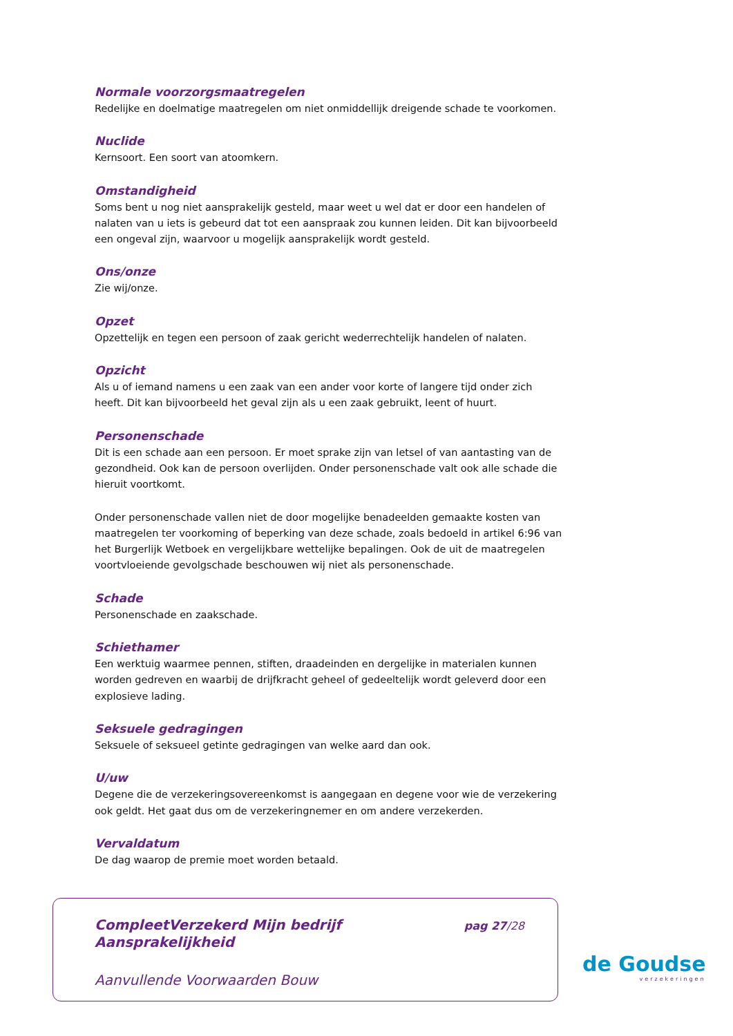Normale voorzorgsmaatregelen
Redelijke en doelmatige maatregelen om niet onmiddellijk dreigende schade te voorkomen.
Nuclide
Kernsoort. Een soort van atoomkern.
Omstandigheid
Soms bent u nog niet aansprakelijk gesteld, maar weet u wel dat er door een handelen of nalaten van u iets is gebeurd dat tot een aanspraak zou kunnen leiden. Dit kan bijvoorbeeld een ongeval zijn, waarvoor u mogelijk aansprakelijk wordt gesteld.
Ons/onze
Zie wij/onze.
Opzet
Opzettelijk en tegen een persoon of zaak gericht wederrechtelijk handelen of nalaten.
Opzicht
Als u of iemand namens u een zaak van een ander voor korte of langere tijd onder zich heeft. Dit kan bijvoorbeeld het geval zijn als u een zaak gebruikt, leent of huurt.
Personenschade
Dit is een schade aan een persoon. Er moet sprake zijn van letsel of van aantasting van de gezondheid. Ook kan de persoon overlijden. Onder personenschade valt ook alle schade die hieruit voortkomt.
Onder personenschade vallen niet de door mogelijke benadeelden gemaakte kosten van maatregelen ter voorkoming of beperking van deze schade, zoals bedoeld in artikel 6:96 van het Burgerlijk Wetboek en vergelijkbare wettelijke bepalingen. Ook de uit de maatregelen voortvloeiende gevolgschade beschouwen wij niet als personenschade.
Schade
Personenschade en zaakschade.
Schiethamer
Een werktuig waarmee pennen, stiften, draadeinden en dergelijke in materialen kunnen worden gedreven en waarbij de drijfkracht geheel of gedeeltelijk wordt geleverd door een explosieve lading.
Seksuele gedragingen
Seksuele of seksueel getinte gedragingen van welke aard dan ook.
U/uw
Degene die de verzekeringsovereenkomst is aangegaan en degene voor wie de verzekering ook geldt. Het gaat dus om de verzekeringnemer en om andere verzekerden.
Vervaldatum
De dag waarop de premie moet worden betaald.
CompleetVerzekerd Mijn bedrijf
Aansprakelijkheid
pag 27/28
Aanvullende Voorwaarden Bouw
de Goudse
verzekeringen